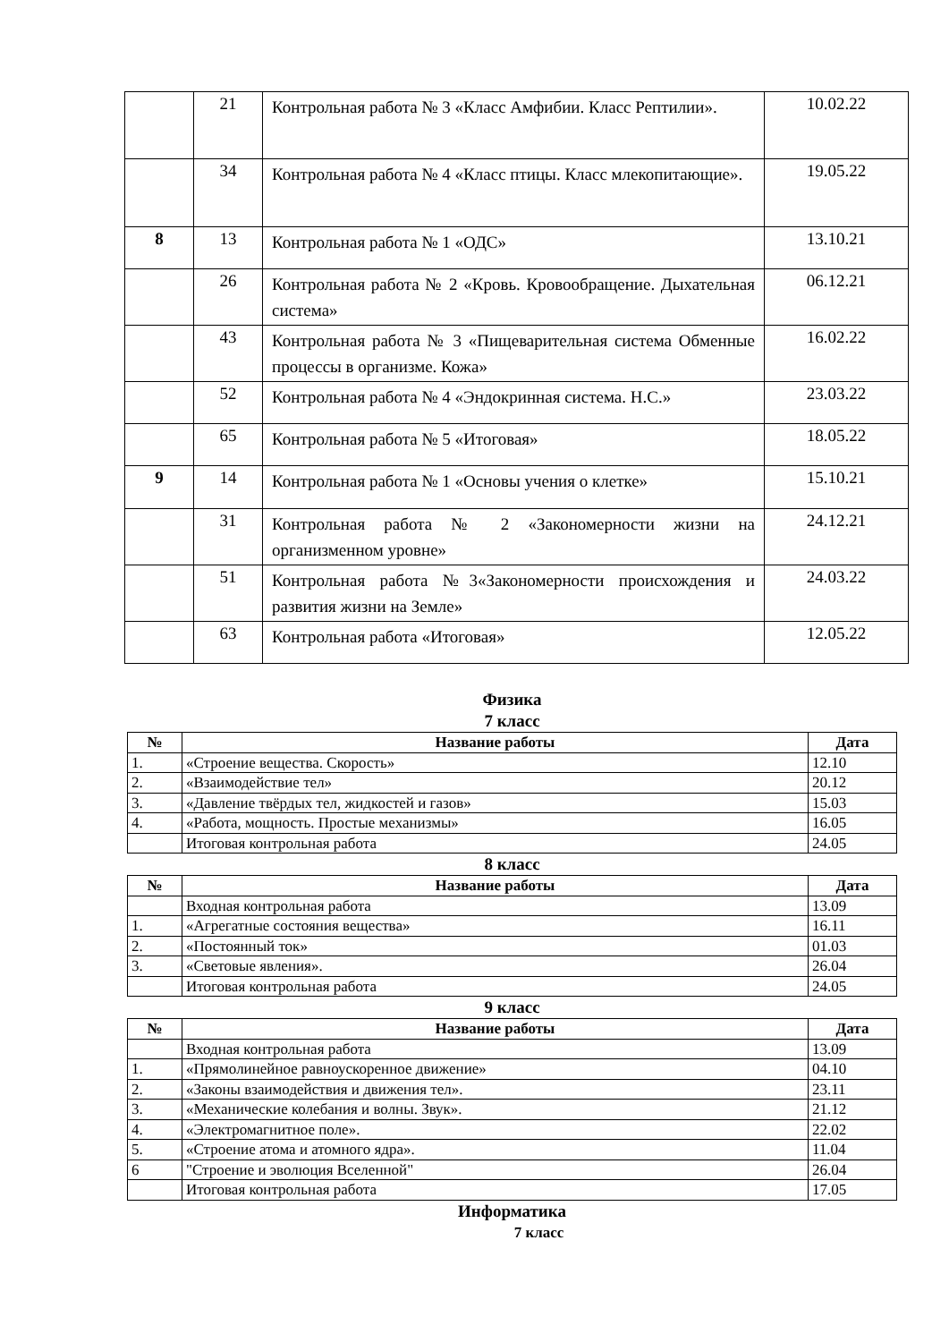| | 21 | Контрольная работа № 3 «Класс Амфибии. Класс Рептилии». | 10.02.22 |
| | 34 | Контрольная работа № 4 «Класс птицы. Класс млекопитающие». | 19.05.22 |
| 8 | 13 | Контрольная работа № 1 «ОДС» | 13.10.21 |
| | 26 | Контрольная работа № 2 «Кровь. Кровообращение. Дыхательная система» | 06.12.21 |
| | 43 | Контрольная работа № 3 «Пищеварительная система Обменные процессы в организме. Кожа» | 16.02.22 |
| | 52 | Контрольная работа № 4 «Эндокринная система. Н.С.» | 23.03.22 |
| | 65 | Контрольная работа № 5 «Итоговая» | 18.05.22 |
| 9 | 14 | Контрольная работа № 1 «Основы учения о клетке» | 15.10.21 |
| | 31 | Контрольная работа № 2 «Закономерности жизни на организменном уровне» | 24.12.21 |
| | 51 | Контрольная работа №3«Закономерности происхождения и развития жизни на Земле» | 24.03.22 |
| | 63 | Контрольная работа «Итоговая» | 12.05.22 |
Физика
7 класс
| № | Название работы | Дата |
| --- | --- | --- |
| 1. | «Строение вещества. Скорость» | 12.10 |
| 2. | «Взаимодействие тел» | 20.12 |
| 3. | «Давление твёрдых тел, жидкостей и газов» | 15.03 |
| 4. | «Работа, мощность. Простые механизмы» | 16.05 |
| | Итоговая контрольная работа | 24.05 |
8 класс
| № | Название работы | Дата |
| --- | --- | --- |
| | Входная контрольная работа | 13.09 |
| 1. | «Агрегатные состояния вещества» | 16.11 |
| 2. | «Постоянный ток» | 01.03 |
| 3. | «Световые явления». | 26.04 |
| | Итоговая контрольная работа | 24.05 |
9 класс
| № | Название работы | Дата |
| --- | --- | --- |
| | Входная контрольная работа | 13.09 |
| 1. | «Прямолинейное равноускоренное движение» | 04.10 |
| 2. | «Законы взаимодействия и движения тел». | 23.11 |
| 3. | «Механические колебания и волны. Звук». | 21.12 |
| 4. | «Электромагнитное поле». | 22.02 |
| 5. | «Строение атома и атомного ядра». | 11.04 |
| 6 | "Строение и эволюция Вселенной" | 26.04 |
| | Итоговая контрольная работа | 17.05 |
Информатика
7 класс